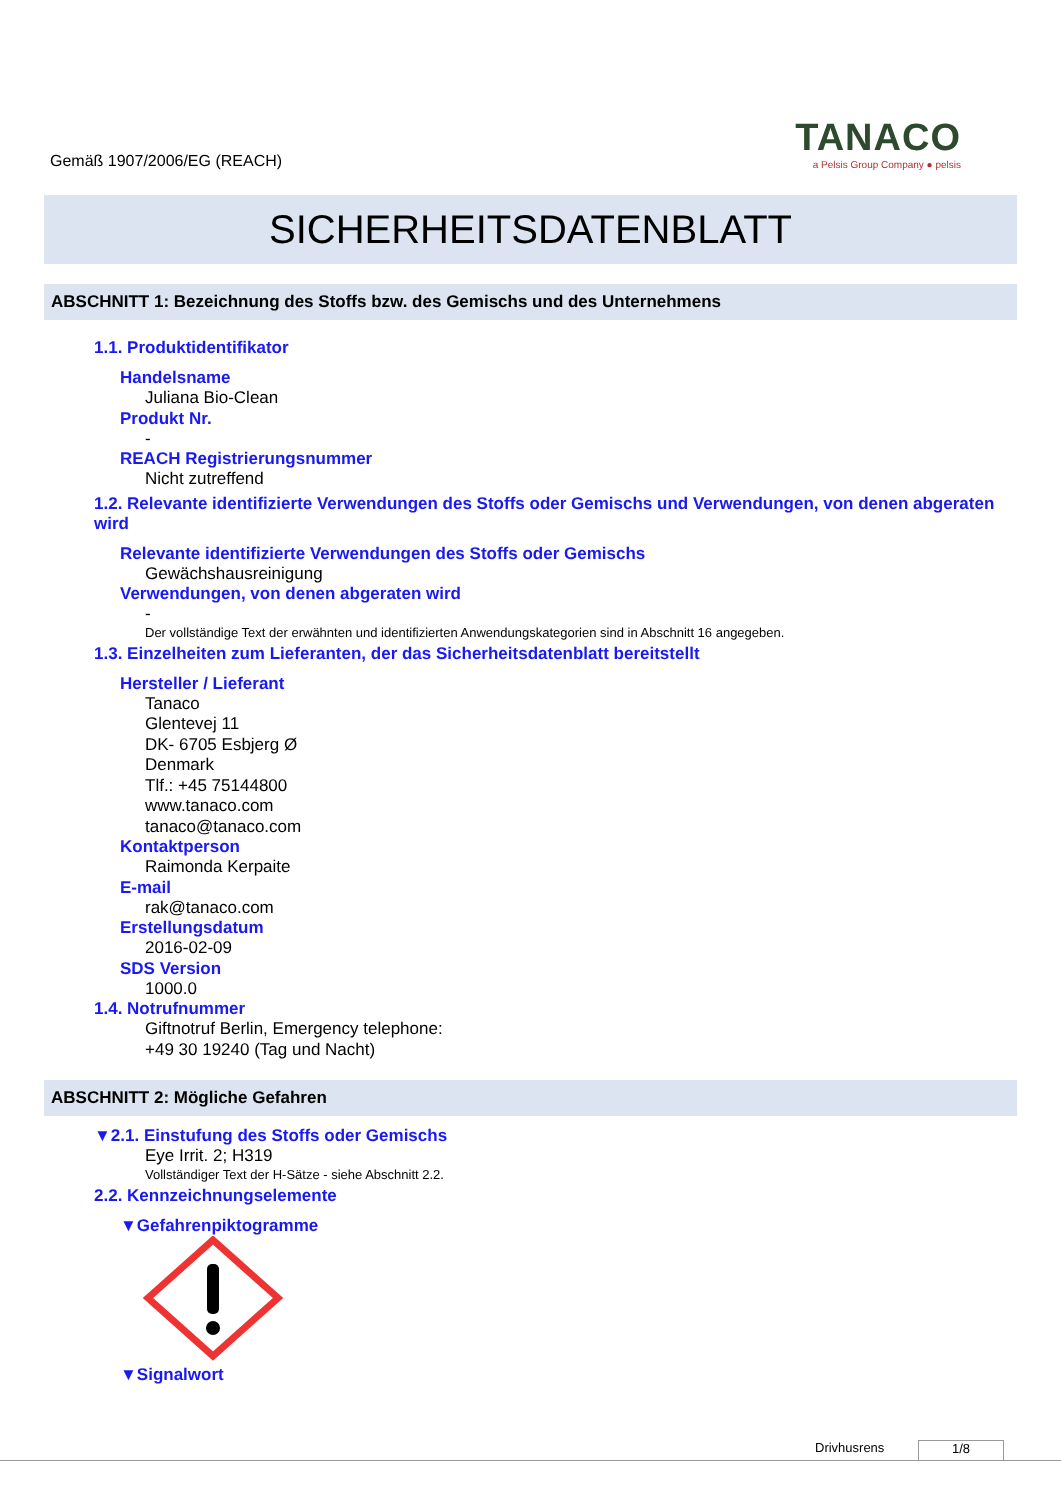Gemäß 1907/2006/EG (REACH)
TANACO
a Pelsis Group Company ● pelsis
SICHERHEITSDATENBLATT
ABSCHNITT 1: Bezeichnung des Stoffs bzw. des Gemischs und des Unternehmens
1.1. Produktidentifikator
Handelsname
Juliana Bio-Clean
Produkt Nr.
-
REACH Registrierungsnummer
Nicht zutreffend
1.2. Relevante identifizierte Verwendungen des Stoffs oder Gemischs und Verwendungen, von denen abgeraten wird
Relevante identifizierte Verwendungen des Stoffs oder Gemischs
Gewächshausreinigung
Verwendungen, von denen abgeraten wird
-
Der vollständige Text der erwähnten und identifizierten Anwendungskategorien sind in Abschnitt 16 angegeben.
1.3. Einzelheiten zum Lieferanten, der das Sicherheitsdatenblatt bereitstellt
Hersteller / Lieferant
Tanaco
Glentevej 11
DK- 6705 Esbjerg Ø
Denmark
Tlf.: +45 75144800
www.tanaco.com
tanaco@tanaco.com
Kontaktperson
Raimonda Kerpaite
E-mail
rak@tanaco.com
Erstellungsdatum
2016-02-09
SDS Version
1000.0
1.4. Notrufnummer
Giftnotruf Berlin, Emergency telephone:
+49 30 19240 (Tag und Nacht)
ABSCHNITT 2: Mögliche Gefahren
▼2.1. Einstufung des Stoffs oder Gemischs
Eye Irrit. 2; H319
Vollständiger Text der H-Sätze - siehe Abschnitt 2.2.
2.2. Kennzeichnungselemente
▼Gefahrenpiktogramme
▼Signalwort
Drivhusrens 1/8